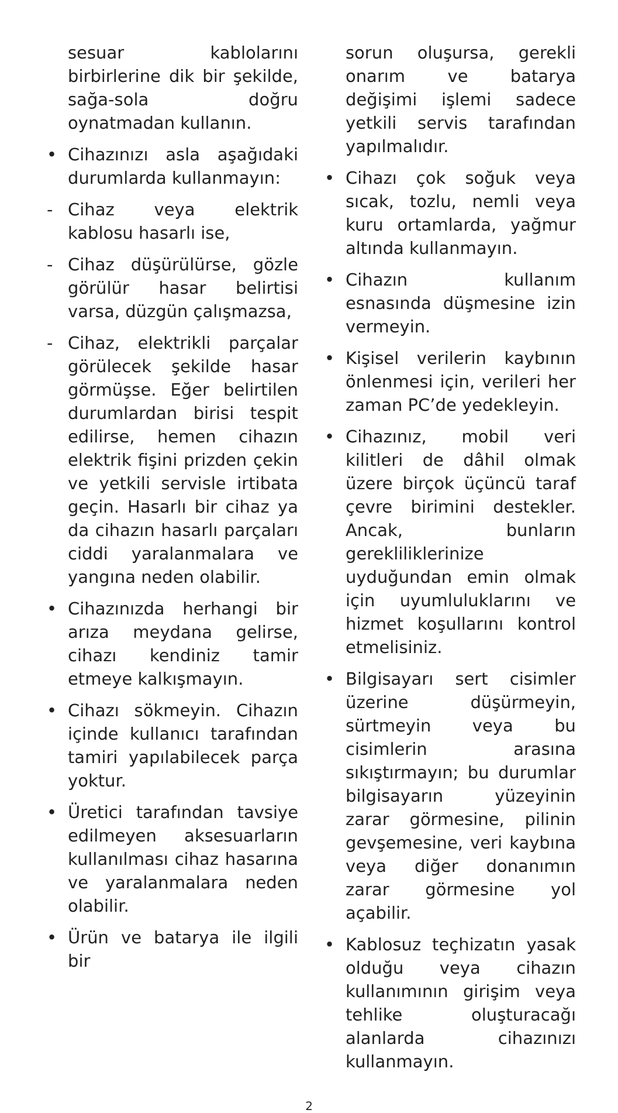sesuar kablolarını birbirlerine dik bir şekilde, sağa-sola doğru oynatmadan kullanın.
• Cihazınızı asla aşağıdaki durumlarda kullanmayın:
- Cihaz veya elektrik kablosu hasarlı ise,
- Cihaz düşürülürse, gözle görülür hasar belirtisi varsa, düzgün çalışmazsa,
- Cihaz, elektrikli parçalar görülecek şekilde hasar görmüşse. Eğer belirtilen durumlardan birisi tespit edilirse, hemen cihazın elektrik fişini prizden çekin ve yetkili servisle irtibata geçin. Hasarlı bir cihaz ya da cihazın hasarlı parçaları ciddi yaralanmalara ve yangına neden olabilir.
• Cihazınızda herhangi bir arıza meydana gelirse, cihazı kendiniz tamir etmeye kalkışmayın.
• Cihazı sökmeyin. Cihazın içinde kullanıcı tarafından tamiri yapılabilecek parça yoktur.
• Üretici tarafından tavsiye edilmeyen aksesuarların kullanılması cihaz hasarına ve yaralanmalara neden olabilir.
• Ürün ve batarya ile ilgili bir
sorun oluşursa, gerekli onarım ve batarya değişimi işlemi sadece yetkili servis tarafından yapılmalıdır.
• Cihazı çok soğuk veya sıcak, tozlu, nemli veya kuru ortamlarda, yağmur altında kullanmayın.
• Cihazın kullanım esnasında düşmesine izin vermeyin.
• Kişisel verilerin kaybının önlenmesi için, verileri her zaman PC’de yedekleyin.
• Cihazınız, mobil veri kilitleri de dâhil olmak üzere birçok üçüncü taraf çevre birimini destekler. Ancak, bunların gerekliliklerinize uyduğundan emin olmak için uyumluluklarını ve hizmet koşullarını kontrol etmelisiniz.
• Bilgisayarı sert cisimler üzerine düşürmeyin, sürtmeyin veya bu cisimlerin arasına sıkıştırmayın; bu durumlar bilgisayarın yüzeyinin zarar görmesine, pilinin gevşemesine, veri kaybına veya diğer donanımın zarar görmesine yol açabilir.
• Kablosuz teçhizatın yasak olduğu veya cihazın kullanımının girişim veya tehlike oluşturacağı alanlarda cihazınızı kullanmayın.
2